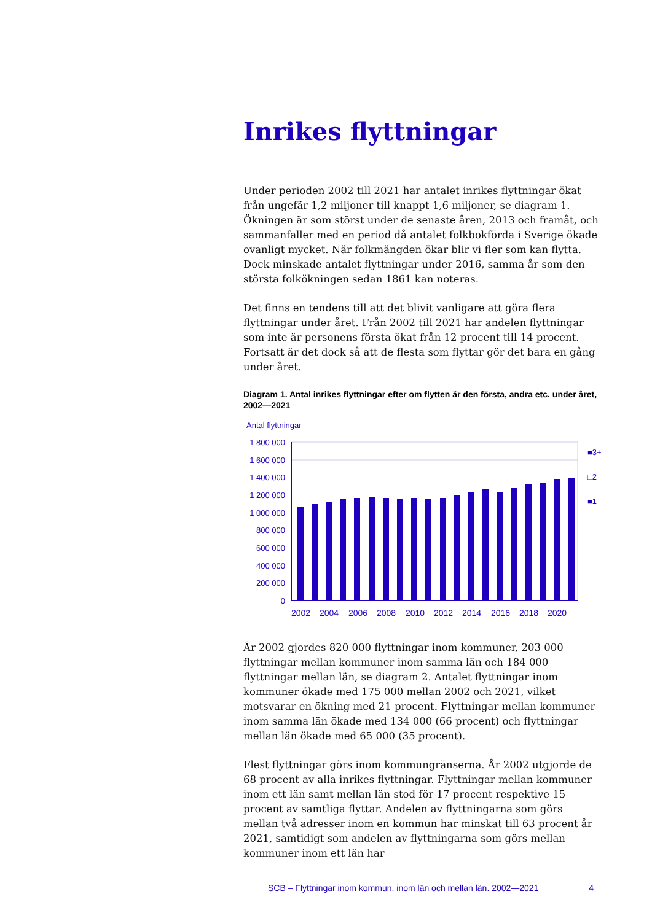Inrikes flyttningar
Under perioden 2002 till 2021 har antalet inrikes flyttningar ökat från ungefär 1,2 miljoner till knappt 1,6 miljoner, se diagram 1. Ökningen är som störst under de senaste åren, 2013 och framåt, och sammanfaller med en period då antalet folkbokförda i Sverige ökade ovanligt mycket. När folkmängden ökar blir vi fler som kan flytta. Dock minskade antalet flyttningar under 2016, samma år som den största folkökningen sedan 1861 kan noteras.
Det finns en tendens till att det blivit vanligare att göra flera flyttningar under året. Från 2002 till 2021 har andelen flyttningar som inte är personens första ökat från 12 procent till 14 procent. Fortsatt är det dock så att de flesta som flyttar gör det bara en gång under året.
Diagram 1. Antal inrikes flyttningar efter om flytten är den första, andra etc. under året, 2002—2021
Antal flyttningar
1 800 000
1 600 000
1 400 000
1 200 000
1 000 000
800 000
600 000
400 000
200 000
0
■3+
□2
■1
2002
2004
2006
2008
2010
2012
2014
2016
2018
2020
År 2002 gjordes 820 000 flyttningar inom kommuner, 203 000 flyttningar mellan kommuner inom samma län och 184 000 flyttningar mellan län, se diagram 2. Antalet flyttningar inom kommuner ökade med 175 000 mellan 2002 och 2021, vilket motsvarar en ökning med 21 procent. Flyttningar mellan kommuner inom samma län ökade med 134 000 (66 procent) och flyttningar mellan län ökade med 65 000 (35 procent).
Flest flyttningar görs inom kommungränserna. År 2002 utgjorde de 68 procent av alla inrikes flyttningar. Flyttningar mellan kommuner inom ett län samt mellan län stod för 17 procent respektive 15 procent av samtliga flyttar. Andelen av flyttningarna som görs mellan två adresser inom en kommun har minskat till 63 procent år 2021, samtidigt som andelen av flyttningarna som görs mellan kommuner inom ett län har
SCB – Flyttningar inom kommun, inom län och mellan län. 2002—2021 4